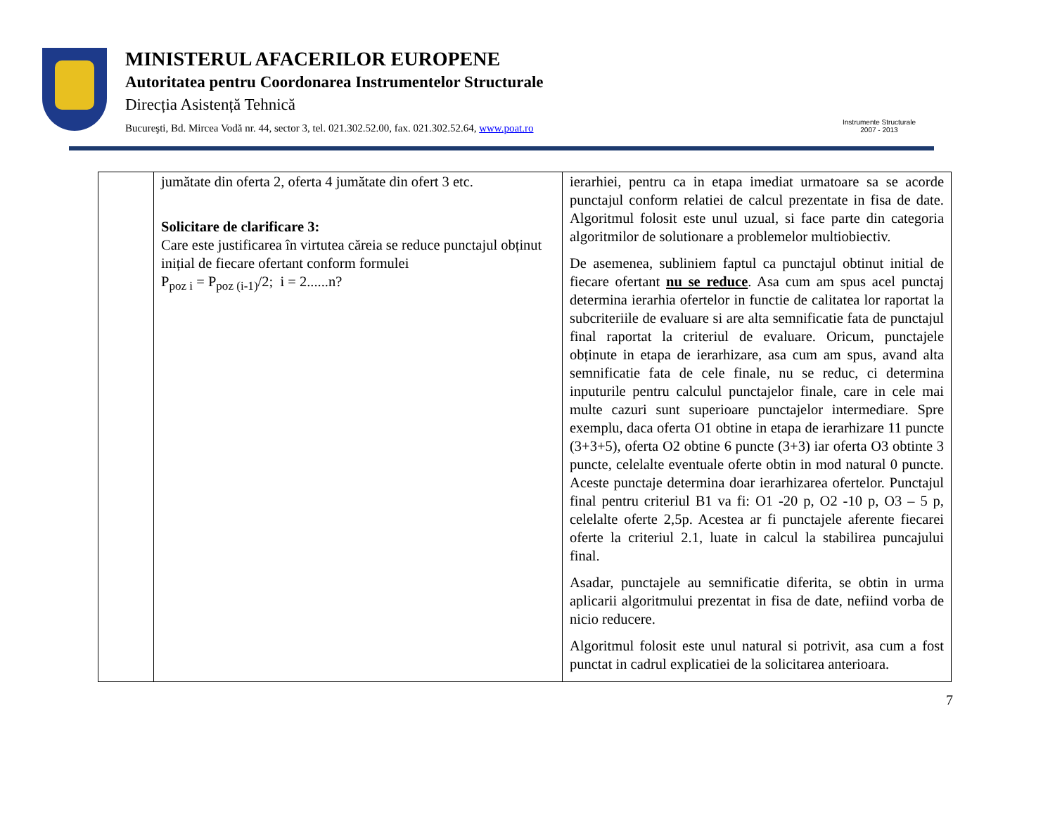MINISTERUL AFACERILOR EUROPENE
Autoritatea pentru Coordonarea Instrumentelor Structurale
Direcția Asistență Tehnică
Bucureşti, Bd. Mircea Vodă nr. 44, sector 3, tel. 021.302.52.00, fax. 021.302.52.64, www.poat.ro
Instrumente Structurale
2007 - 2013
| | jumătate din oferta 2, oferta 4 jumătate din ofert 3 etc. Solicitare de clarificare 3: Care este justificarea în virtutea căreia se reduce punctajul obținut inițial de fiecare ofertant conform formulei P<sub>poz i</sub> = P<sub>poz (i-1)</sub>/2; i = 2......n? | ierarhiei, pentru ca in etapa imediat urmatoare sa se acorde punctajul conform relatiei de calcul prezentate in fisa de date. Algoritmul folosit este unul uzual, si face parte din categoria algoritmilor de solutionare a problemelor multiobiectiv. De asemenea, subliniem faptul ca punctajul obtinut initial de fiecare ofertant nu se reduce . Asa cum am spus acel punctaj determina ierarhia ofertelor in functie de calitatea lor raportat la subcriteriile de evaluare si are alta semnificatie fata de punctajul final raportat la criteriul de evaluare. Oricum, punctajele obținute in etapa de ierarhizare, asa cum am spus, avand alta semnificatie fata de cele finale, nu se reduc, ci determina inputurile pentru calculul punctajelor finale, care in cele mai multe cazuri sunt superioare punctajelor intermediare. Spre exemplu, daca oferta O1 obtine in etapa de ierarhizare 11 puncte (3+3+5), oferta O2 obtine 6 puncte (3+3) iar oferta O3 obtinte 3 puncte, celelalte eventuale oferte obtin in mod natural 0 puncte. Aceste punctaje determina doar ierarhizarea ofertelor. Punctajul final pentru criteriul B1 va fi: O1 -20 p, O2 -10 p, O3 – 5 p, celelalte oferte 2,5p. Acestea ar fi punctajele aferente fiecarei oferte la criteriul 2.1, luate in calcul la stabilirea puncajului final. Asadar, punctajele au semnificatie diferita, se obtin in urma aplicarii algoritmului prezentat in fisa de date, nefiind vorba de nicio reducere. Algoritmul folosit este unul natural si potrivit, asa cum a fost punctat in cadrul explicatiei de la solicitarea anterioara. |
7